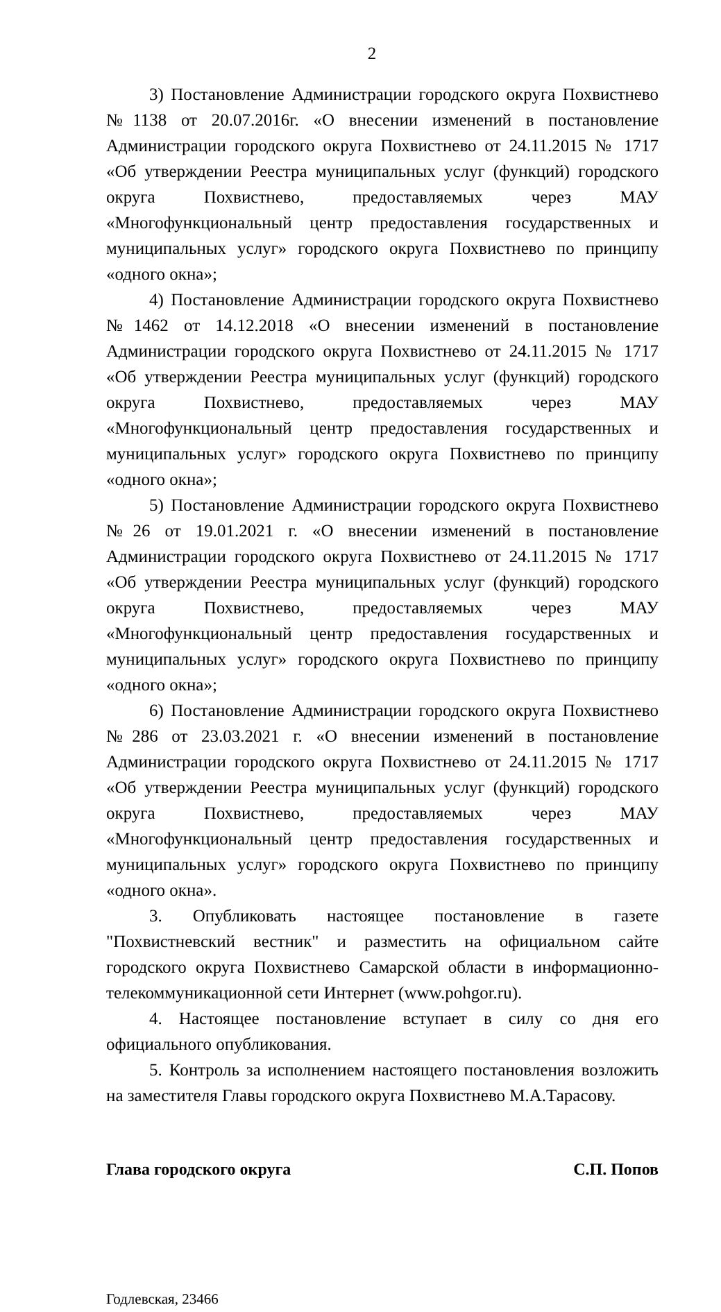2
3) Постановление Администрации городского округа Похвистнево №1138 от 20.07.2016г. «О внесении изменений в постановление Администрации городского округа Похвистнево от 24.11.2015 № 1717 «Об утверждении Реестра муниципальных услуг (функций) городского округа Похвистнево, предоставляемых через МАУ «Многофункциональный центр предоставления государственных и муниципальных услуг» городского округа Похвистнево по принципу «одного окна»;
4) Постановление Администрации городского округа Похвистнево №1462 от 14.12.2018 «О внесении изменений в постановление Администрации городского округа Похвистнево от 24.11.2015 № 1717 «Об утверждении Реестра муниципальных услуг (функций) городского округа Похвистнево, предоставляемых через МАУ «Многофункциональный центр предоставления государственных и муниципальных услуг» городского округа Похвистнево по принципу «одного окна»;
5) Постановление Администрации городского округа Похвистнево №26 от 19.01.2021 г. «О внесении изменений в постановление Администрации городского округа Похвистнево от 24.11.2015 № 1717 «Об утверждении Реестра муниципальных услуг (функций) городского округа Похвистнево, предоставляемых через МАУ «Многофункциональный центр предоставления государственных и муниципальных услуг» городского округа Похвистнево по принципу «одного окна»;
6) Постановление Администрации городского округа Похвистнево №286 от 23.03.2021 г. «О внесении изменений в постановление Администрации городского округа Похвистнево от 24.11.2015 № 1717 «Об утверждении Реестра муниципальных услуг (функций) городского округа Похвистнево, предоставляемых через МАУ «Многофункциональный центр предоставления государственных и муниципальных услуг» городского округа Похвистнево по принципу «одного окна».
3. Опубликовать настоящее постановление в газете "Похвистневский вестник" и разместить на официальном сайте городского округа Похвистнево Самарской области в информационно-телекоммуникационной сети Интернет (www.pohgor.ru).
4. Настоящее постановление вступает в силу со дня его официального опубликования.
5. Контроль за исполнением настоящего постановления возложить на заместителя Главы городского округа Похвистнево М.А.Тарасову.
Глава городского округа С.П. Попов
Годлевская, 23466